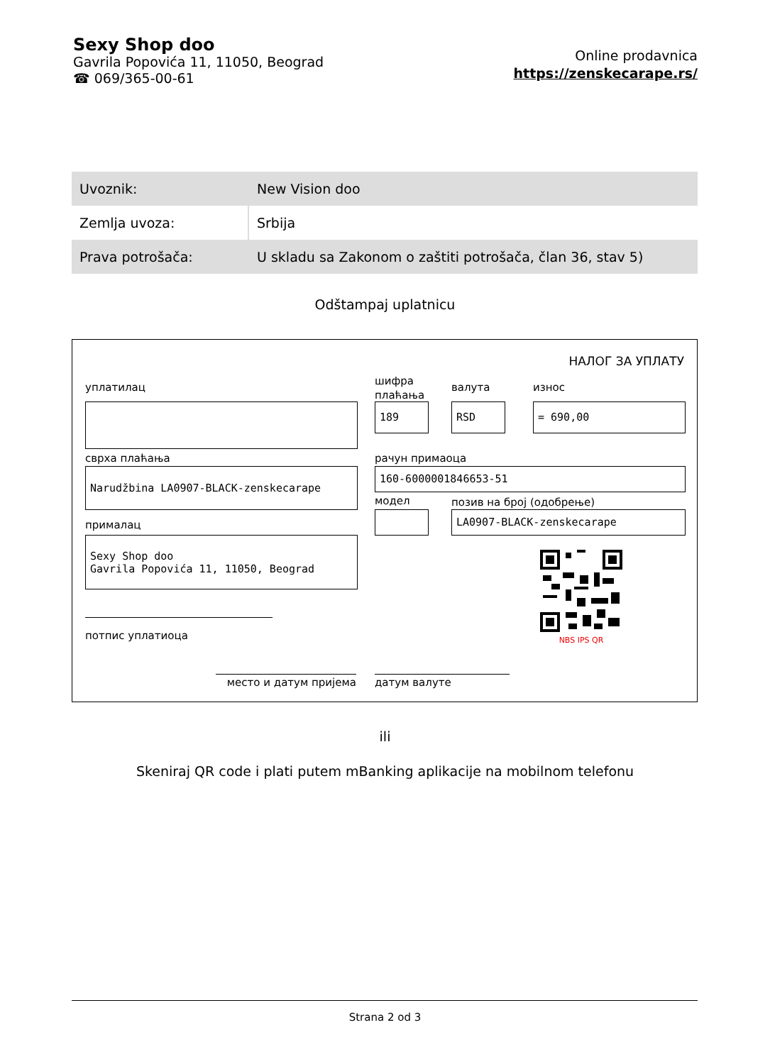Sexy Shop doo
Gavrila Popovića 11, 11050, Beograd
☎ 069/365-00-61
Online prodavnica
https://zenskecarape.rs/
| Uvoznik: | New Vision doo |
| Zemlja uvoza: | Srbija |
| Prava potrošača: | U skladu sa Zakonom o zaštiti potrošača, član 36, stav 5) |
Odštampaj uplatnicu
НАЛОГ ЗА УПЛАТУ
уплатилац
шифра
плаћања
валута износ
189 RSD = 690,00
сврха плаћања рачун примаоца
Narudžbina LA0907-BLACK-zenskecarape 160-6000001846653-51
модел позив на број (одобрење)
LA0907-BLACK-zenskecarape
прималац
Sexy Shop doo
Gavrila Popovića 11, 11050, Beograd
NBS IPS QR
потпис уплатиоца
место и датум пријема датум валуте
ili
Skeniraj QR code i plati putem mBanking aplikacije na mobilnom telefonu
Strana 2 od 3